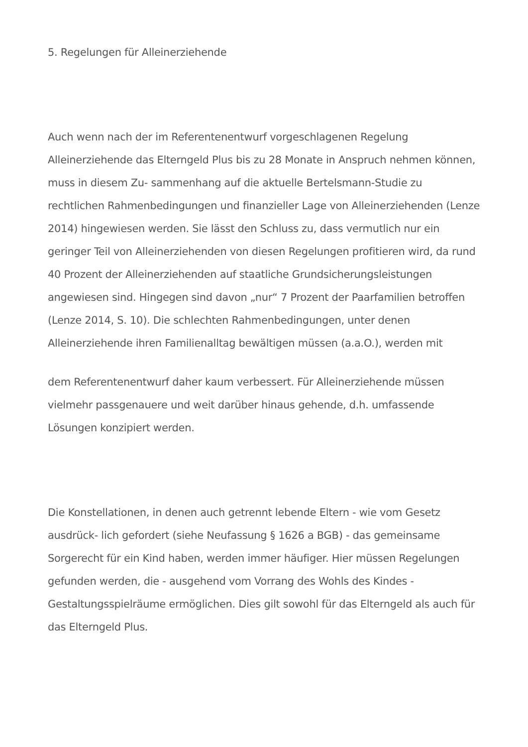5. Regelungen für Alleinerziehende
Auch wenn nach der im Referentenentwurf vorgeschlagenen Regelung Alleinerziehende das Elterngeld Plus bis zu 28 Monate in Anspruch nehmen können, muss in diesem Zu- sammenhang auf die aktuelle Bertelsmann-Studie zu rechtlichen Rahmenbedingungen und finanzieller Lage von Alleinerziehenden (Lenze 2014) hingewiesen werden. Sie lässt den Schluss zu, dass vermutlich nur ein geringer Teil von Alleinerziehenden von diesen Regelungen profitieren wird, da rund 40 Prozent der Alleinerziehenden auf staatliche Grundsicherungsleistungen angewiesen sind. Hingegen sind davon „nur“ 7 Prozent der Paarfamilien betroffen (Lenze 2014, S. 10). Die schlechten Rahmenbedingungen, unter denen Alleinerziehende ihren Familienalltag bewältigen müssen (a.a.O.), werden mit
dem Referentenentwurf daher kaum verbessert. Für Alleinerziehende müssen vielmehr passgenauere und weit darüber hinaus gehende, d.h. umfassende Lösungen konzipiert werden.
Die Konstellationen, in denen auch getrennt lebende Eltern - wie vom Gesetz ausdrück- lich gefordert (siehe Neufassung § 1626 a BGB) - das gemeinsame Sorgerecht für ein Kind haben, werden immer häufiger. Hier müssen Regelungen gefunden werden, die - ausgehend vom Vorrang des Wohls des Kindes - Gestaltungsspielräume ermöglichen. Dies gilt sowohl für das Elterngeld als auch für das Elterngeld Plus.